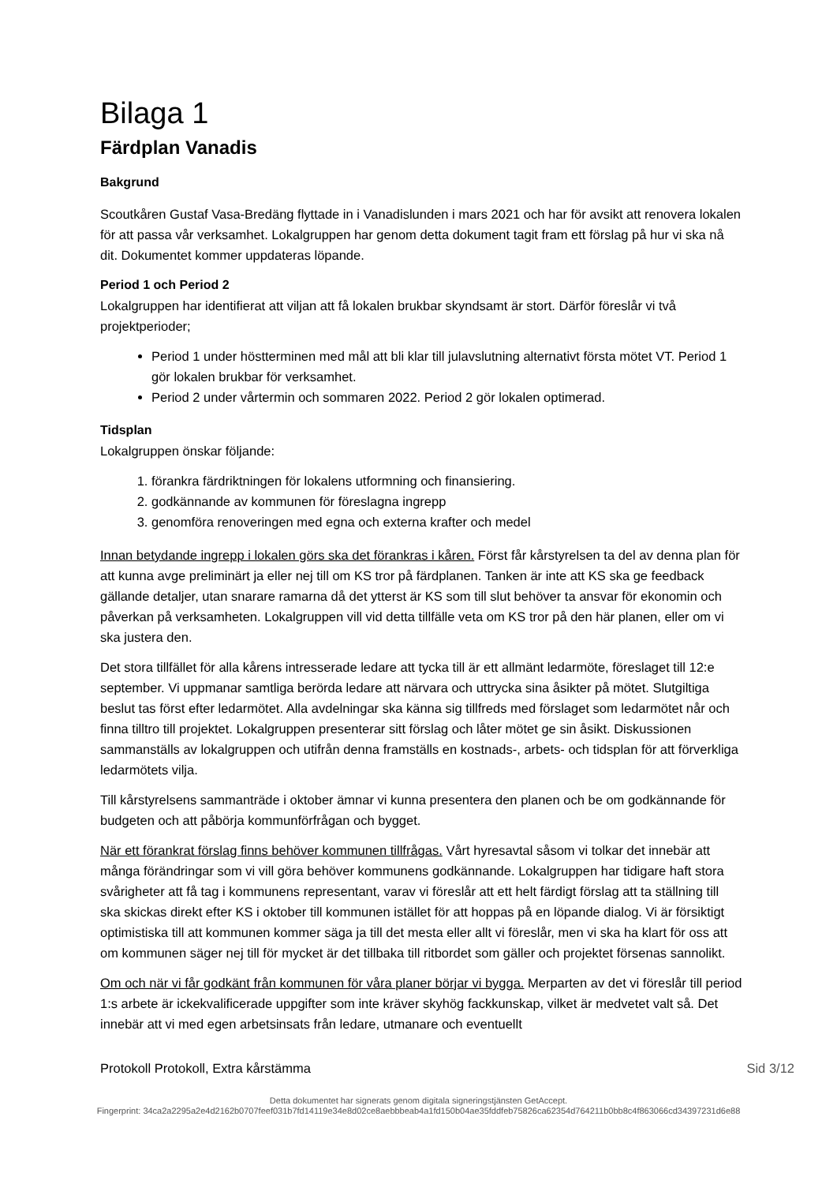Bilaga 1
Färdplan Vanadis
Bakgrund
Scoutkåren Gustaf Vasa-Bredäng flyttade in i Vanadislunden i mars 2021 och har för avsikt att renovera lokalen för att passa vår verksamhet. Lokalgruppen har genom detta dokument tagit fram ett förslag på hur vi ska nå dit. Dokumentet kommer uppdateras löpande.
Period 1 och Period 2
Lokalgruppen har identifierat att viljan att få lokalen brukbar skyndsamt är stort. Därför föreslår vi två projektperioder;
Period 1 under höstterminen med mål att bli klar till julavslutning alternativt första mötet VT. Period 1 gör lokalen brukbar för verksamhet.
Period 2 under vårtermin och sommaren 2022. Period 2 gör lokalen optimerad.
Tidsplan
Lokalgruppen önskar följande:
1. förankra färdriktningen för lokalens utformning och finansiering.
2. godkännande av kommunen för föreslagna ingrepp
3. genomföra renoveringen med egna och externa krafter och medel
Innan betydande ingrepp i lokalen görs ska det förankras i kåren. Först får kårstyrelsen ta del av denna plan för att kunna avge preliminärt ja eller nej till om KS tror på färdplanen. Tanken är inte att KS ska ge feedback gällande detaljer, utan snarare ramarna då det ytterst är KS som till slut behöver ta ansvar för ekonomin och påverkan på verksamheten. Lokalgruppen vill vid detta tillfälle veta om KS tror på den här planen, eller om vi ska justera den.
Det stora tillfället för alla kårens intresserade ledare att tycka till är ett allmänt ledarmöte, föreslaget till 12:e september. Vi uppmanar samtliga berörda ledare att närvara och uttrycka sina åsikter på mötet. Slutgiltiga beslut tas först efter ledarmötet. Alla avdelningar ska känna sig tillfreds med förslaget som ledarmötet når och finna tilltro till projektet. Lokalgruppen presenterar sitt förslag och låter mötet ge sin åsikt. Diskussionen sammanställs av lokalgruppen och utifrån denna framställs en kostnads-, arbets- och tidsplan för att förverkliga ledarmötets vilja.
Till kårstyrelsens sammanträde i oktober ämnar vi kunna presentera den planen och be om godkännande för budgeten och att påbörja kommunförfrågan och bygget.
När ett förankrat förslag finns behöver kommunen tillfrågas. Vårt hyresavtal såsom vi tolkar det innebär att många förändringar som vi vill göra behöver kommunens godkännande. Lokalgruppen har tidigare haft stora svårigheter att få tag i kommunens representant, varav vi föreslår att ett helt färdigt förslag att ta ställning till ska skickas direkt efter KS i oktober till kommunen istället för att hoppas på en löpande dialog. Vi är försiktigt optimistiska till att kommunen kommer säga ja till det mesta eller allt vi föreslår, men vi ska ha klart för oss att om kommunen säger nej till för mycket är det tillbaka till ritbordet som gäller och projektet försenas sannolikt.
Om och när vi får godkänt från kommunen för våra planer börjar vi bygga. Merparten av det vi föreslår till period 1:s arbete är ickekvalificerade uppgifter som inte kräver skyhög fackkunskap, vilket är medvetet valt så. Det innebär att vi med egen arbetsinsats från ledare, utmanare och eventuellt
Protokoll Protokoll, Extra kårstämma Sid 3/12
Detta dokumentet har signerats genom digitala signeringstjänsten GetAccept.
Fingerprint: 34ca2a2295a2e4d2162b0707feef031b7fd14119e34e8d02ce8aebbbeab4a1fd150b04ae35fddfeb75826ca62354d764211b0bb8c4f863066cd34397231d6e88